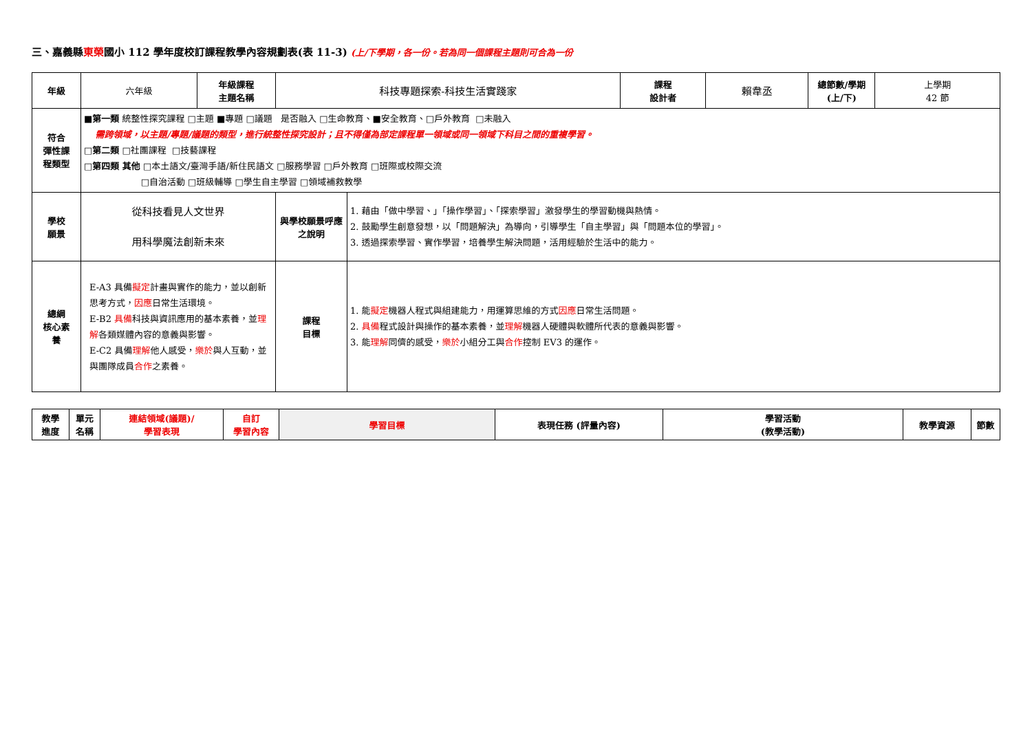三、嘉義縣東榮國小 112 學年度校訂課程教學內容規劃表(表 11-3) (上/下學期，各一份。若為同一個課程主題則可合為一份
| 年級 | 六年級 | 年級課程 主題名稱 | 科技專題探索-科技生活實踐家 | | 課程 設計者 | 賴韋丞 | 總節數/學期 (上/下) | 上學期 42 節 |
| 符合 彈性課 程類型 | ■ 第一類 統整性探究課程 □主題 ■專題 □議題 是否融入 □生命教育、■安全教育、□戶外教育 □未融入 需跨領域，以主題/專題/議題的類型，進行統整性探究設計；且不得僅為部定課程單一領域或同一領域下科目之間的重複學習。 □ 第二類 □社團課程 □技藝課程 □ 第四類 其他 □本土語文/臺灣手語/新住民語文 □服務學習 □戶外教育 □班際或校際交流 □自治活動 □班級輔導 □學生自主學習 □領域補救教學 | | | | | | | |
| 學校 願景 | 從科技看見人文世界 用科學魔法創新未來 | | 與學校願景呼應之說明 | 1. 藉由「做中學習、」「操作學習」、「探索學習」激發學生的學習動機與熱情。 2. 鼓勵學生創意發想，以「問題解決」為導向，引導學生「自主學習」與「問題本位的學習」。 3. 透過探索學習、實作學習，培養學生解決問題，活用經驗於生活中的能力。 | | | | |
| 總綱 核心素 養 | E-A3 具備 擬定 計畫與實作的能力，並以創新思考方式， 因應 日常生活環境。 E-B2 具備 科技與資訊應用的基本素養，並 理解 各類媒體內容的意義與影響。 E-C2 具備 理解 他人感受， 樂於 與人互動，並與團隊成員 合作 之素養。 | | 課程 目標 | 1. 能 擬定 機器人程式與組建能力，用運算思維的方式 因應 日常生活問題。 2. 具備 程式設計與操作的基本素養，並 理解 機器人硬體與軟體所代表的意義與影響。 3. 能 理解 同儕的感受， 樂於 小組分工與 合作 控制 EV3 的運作。 | | | | |
| 教學 進度 | 單元 名稱 | 連結領域(議題)/ 學習表現 | 自訂 學習內容 | 學習目標 | 表現任務 (評量內容) | 學習活動 (教學活動) | 教學資源 | 節數 |